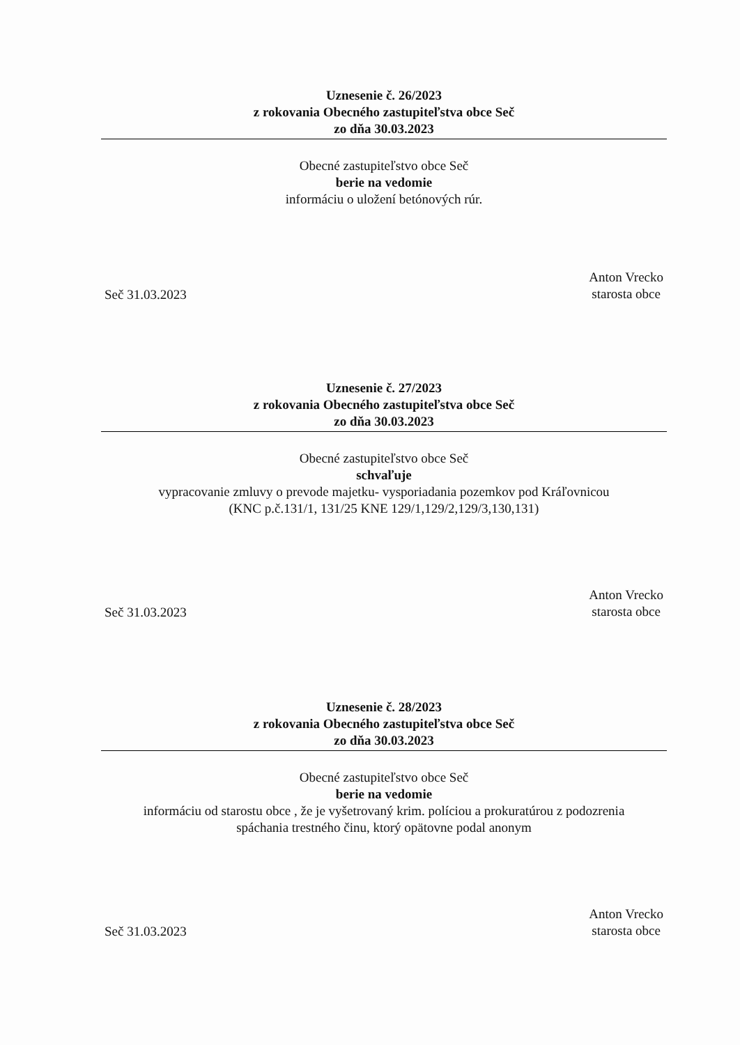Uznesenie č. 26/2023
z rokovania Obecného zastupiteľstva obce Seč
zo dňa 30.03.2023
Obecné zastupiteľstvo obce Seč
berie na vedomie
informáciu o uložení betónových rúr.
Seč 31.03.2023
Anton Vrecko
starosta obce
Uznesenie č. 27/2023
z rokovania Obecného zastupiteľstva obce Seč
zo dňa 30.03.2023
Obecné zastupiteľstvo obce Seč
schvaľuje
vypracovanie zmluvy o prevode majetku- vysporiadania pozemkov pod Kráľovnicou
(KNC p.č.131/1, 131/25 KNE 129/1,129/2,129/3,130,131)
Seč 31.03.2023
Anton Vrecko
starosta obce
Uznesenie č. 28/2023
z rokovania Obecného zastupiteľstva obce Seč
zo dňa 30.03.2023
Obecné zastupiteľstvo obce Seč
berie na vedomie
informáciu od starostu obce , že je vyšetrovaný krim. políciou a prokuratúrou z podozrenia
spáchania trestného činu, ktorý opätovne podal anonym
Seč 31.03.2023
Anton Vrecko
starosta obce